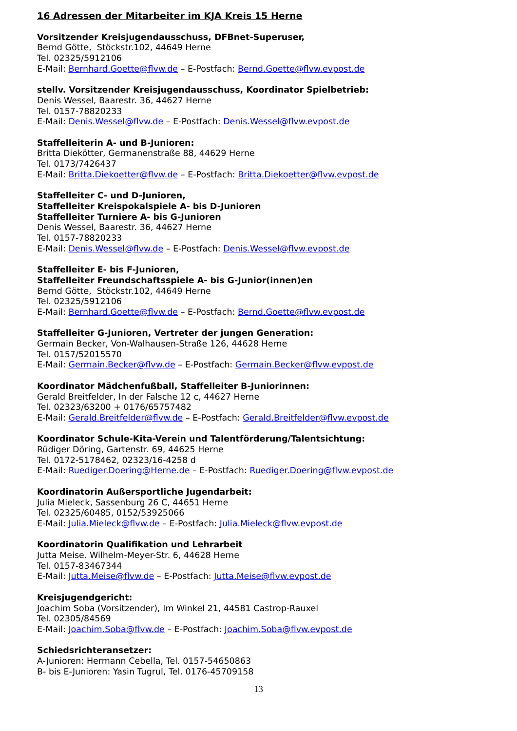16 Adressen der Mitarbeiter im KJA Kreis 15 Herne
Vorsitzender Kreisjugendausschuss, DFBnet-Superuser,
Bernd Götte, Stöckstr.102, 44649 Herne
Tel. 02325/5912106
E-Mail: Bernhard.Goette@flvw.de – E-Postfach: Bernd.Goette@flvw.evpost.de
stellv. Vorsitzender Kreisjugendausschuss, Koordinator Spielbetrieb:
Denis Wessel, Baarestr. 36, 44627 Herne
Tel. 0157-78820233
E-Mail: Denis.Wessel@flvw.de – E-Postfach: Denis.Wessel@flvw.evpost.de
Staffelleiterin A- und B-Junioren:
Britta Diekötter, Germanenstraße 88, 44629 Herne
Tel. 0173/7426437
E-Mail: Britta.Diekoetter@flvw.de – E-Postfach: Britta.Diekoetter@flvw.evpost.de
Staffelleiter C- und D-Junioren,
Staffelleiter Kreispokalspiele A- bis D-Junioren
Staffelleiter Turniere A- bis G-Junioren
Denis Wessel, Baarestr. 36, 44627 Herne
Tel. 0157-78820233
E-Mail: Denis.Wessel@flvw.de – E-Postfach: Denis.Wessel@flvw.evpost.de
Staffelleiter E- bis F-Junioren,
Staffelleiter Freundschaftsspiele A- bis G-Junior(innen)en
Bernd Götte, Stöckstr.102, 44649 Herne
Tel. 02325/5912106
E-Mail: Bernhard.Goette@flvw.de – E-Postfach: Bernd.Goette@flvw.evpost.de
Staffelleiter G-Junioren, Vertreter der jungen Generation:
Germain Becker, Von-Walhausen-Straße 126, 44628 Herne
Tel. 0157/52015570
E-Mail: Germain.Becker@flvw.de – E-Postfach: Germain.Becker@flvw.evpost.de
Koordinator Mädchenfußball, Staffelleiter B-Juniorinnen:
Gerald Breitfelder, In der Falsche 12 c, 44627 Herne
Tel. 02323/63200 + 0176/65757482
E-Mail: Gerald.Breitfelder@flvw.de – E-Postfach: Gerald.Breitfelder@flvw.evpost.de
Koordinator Schule-Kita-Verein und Talentförderung/Talentsichtung:
Rüdiger Döring, Gartenstr. 69, 44625 Herne
Tel. 0172-5178462, 02323/16-4258 d
E-Mail: Ruediger.Doering@Herne.de – E-Postfach: Ruediger.Doering@flvw.evpost.de
Koordinatorin Außersportliche Jugendarbeit:
Julia Mieleck, Sassenburg 26 C, 44651 Herne
Tel. 02325/60485, 0152/53925066
E-Mail: Julia.Mieleck@flvw.de – E-Postfach: Julia.Mieleck@flvw.evpost.de
Koordinatorin Qualifikation und Lehrarbeit
Jutta Meise. Wilhelm-Meyer-Str. 6, 44628 Herne
Tel. 0157-83467344
E-Mail: Jutta.Meise@flvw.de – E-Postfach: Jutta.Meise@flvw.evpost.de
Kreisjugendgericht:
Joachim Soba (Vorsitzender), Im Winkel 21, 44581 Castrop-Rauxel
Tel. 02305/84569
E-Mail: Joachim.Soba@flvw.de – E-Postfach: Joachim.Soba@flvw.evpost.de
Schiedsrichteransetzer:
A-Junioren: Hermann Cebella, Tel. 0157-54650863
B- bis E-Junioren: Yasin Tugrul, Tel. 0176-45709158
13